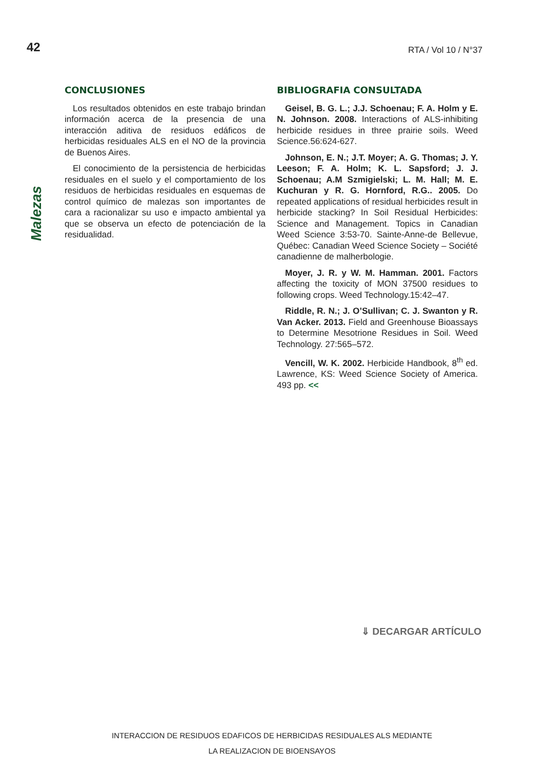42
RTA / Vol 10 / N°37
CONCLUSIONES
Los resultados obtenidos en este trabajo brindan información acerca de la presencia de una interacción aditiva de residuos edáficos de herbicidas residuales ALS en el NO de la provincia de Buenos Aires.
El conocimiento de la persistencia de herbicidas residuales en el suelo y el comportamiento de los residuos de herbicidas residuales en esquemas de control químico de malezas son importantes de cara a racionalizar su uso e impacto ambiental ya que se observa un efecto de potenciación de la residualidad.
BIBLIOGRAFIA CONSULTADA
Geisel, B. G. L.; J.J. Schoenau; F. A. Holm y E. N. Johnson. 2008. Interactions of ALS-inhibiting herbicide residues in three prairie soils. Weed Science.56:624-627.
Johnson, E. N.; J.T. Moyer; A. G. Thomas; J. Y. Leeson; F. A. Holm; K. L. Sapsford; J. J. Schoenau; A.M Szmigielski; L. M. Hall; M. E. Kuchuran y R. G. Hornford, R.G.. 2005. Do repeated applications of residual herbicides result in herbicide stacking? In Soil Residual Herbicides: Science and Management. Topics in Canadian Weed Science 3:53-70. Sainte-Anne-de Bellevue, Québec: Canadian Weed Science Society – Société canadienne de malherbologie.
Moyer, J. R. y W. M. Hamman. 2001. Factors affecting the toxicity of MON 37500 residues to following crops. Weed Technology.15:42–47.
Riddle, R. N.; J. O’Sullivan; C. J. Swanton y R. Van Acker. 2013. Field and Greenhouse Bioassays to Determine Mesotrione Residues in Soil. Weed Technology. 27:565–572.
Vencill, W. K. 2002. Herbicide Handbook, 8<sup>th</sup> ed. Lawrence, KS: Weed Science Society of America. 493 pp. <<
Malezas
⇓ DECARGAR ARTÍCULO
INTERACCION DE RESIDUOS EDAFICOS DE HERBICIDAS RESIDUALES ALS MEDIANTE
LA REALIZACION DE BIOENSAYOS